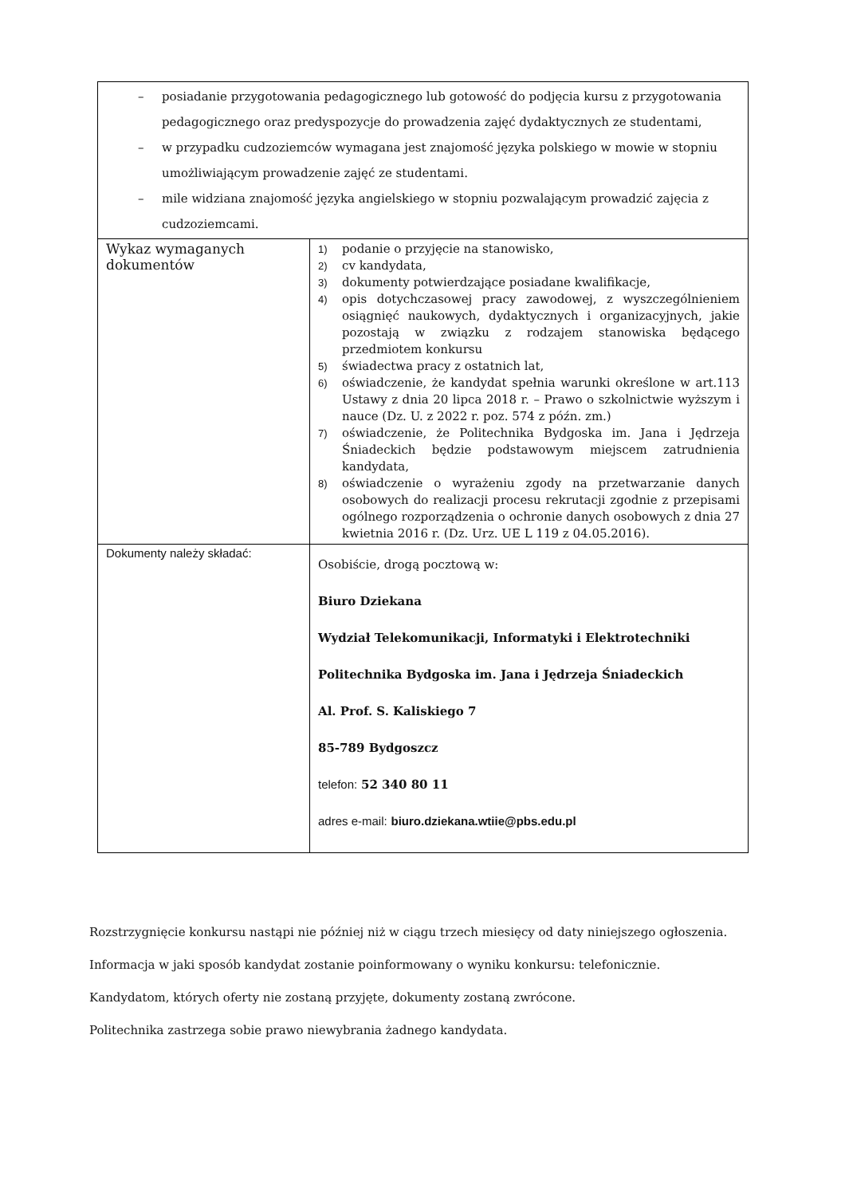| – posiadanie przygotowania pedagogicznego lub gotowość do podjęcia kursu z przygotowania pedagogicznego oraz predyspozycje do prowadzenia zajęć dydaktycznych ze studentami, – w przypadku cudzoziemców wymagana jest znajomość języka polskiego w mowie w stopniu umożliwiającym prowadzenie zajęć ze studentami. – mile widziana znajomość języka angielskiego w stopniu pozwalającym prowadzić zajęcia z cudzoziemcami. | |
| Wykaz wymaganych dokumentów | 1) podanie o przyjęcie na stanowisko, 2) cv kandydata, 3) dokumenty potwierdzające posiadane kwalifikacje, 4) opis dotychczasowej pracy zawodowej, z wyszczególnieniem osiągnięć naukowych, dydaktycznych i organizacyjnych, jakie pozostają w związku z rodzajem stanowiska będącego przedmiotem konkursu 5) świadectwa pracy z ostatnich lat, 6) oświadczenie, że kandydat spełnia warunki określone w art.113 Ustawy z dnia 20 lipca 2018 r. – Prawo o szkolnictwie wyższym i nauce (Dz. U. z 2022 r. poz. 574 z późn. zm.) 7) oświadczenie, że Politechnika Bydgoska im. Jana i Jędrzeja Śniadeckich będzie podstawowym miejscem zatrudnienia kandydata, 8) oświadczenie o wyrażeniu zgody na przetwarzanie danych osobowych do realizacji procesu rekrutacji zgodnie z przepisami ogólnego rozporządzenia o ochronie danych osobowych z dnia 27 kwietnia 2016 r. (Dz. Urz. UE L 119 z 04.05.2016). |
| Dokumenty należy składać: | Osobiście, drogą pocztową w: Biuro Dziekana Wydział Telekomunikacji, Informatyki i Elektrotechniki Politechnika Bydgoska im. Jana i Jędrzeja Śniadeckich Al. Prof. S. Kaliskiego 7 85-789 Bydgoszcz telefon: 52 340 80 11 adres e-mail: biuro.dziekana.wtiie@pbs.edu.pl |
Rozstrzygnięcie konkursu nastąpi nie później niż w ciągu trzech miesięcy od daty niniejszego ogłoszenia.
Informacja w jaki sposób kandydat zostanie poinformowany o wyniku konkursu: telefonicznie.
Kandydatom, których oferty nie zostaną przyjęte, dokumenty zostaną zwrócone.
Politechnika zastrzega sobie prawo niewybrania żadnego kandydata.